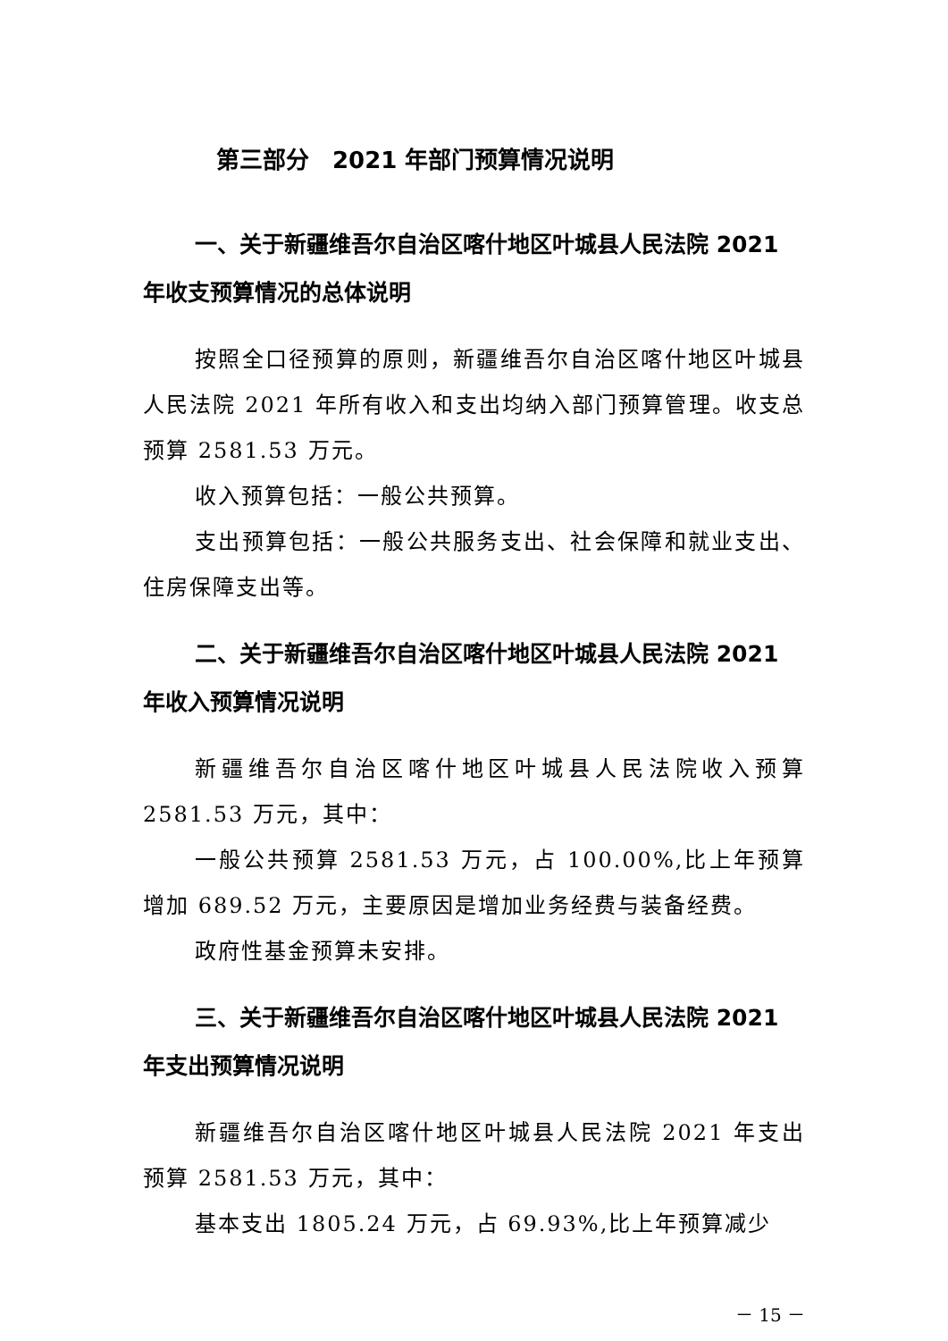第三部分　2021 年部门预算情况说明
一、关于新疆维吾尔自治区喀什地区叶城县人民法院 2021 年收支预算情况的总体说明
按照全口径预算的原则，新疆维吾尔自治区喀什地区叶城县人民法院 2021 年所有收入和支出均纳入部门预算管理。收支总预算 2581.53 万元。
收入预算包括：一般公共预算。
支出预算包括：一般公共服务支出、社会保障和就业支出、住房保障支出等。
二、关于新疆维吾尔自治区喀什地区叶城县人民法院 2021 年收入预算情况说明
新疆维吾尔自治区喀什地区叶城县人民法院收入预算 2581.53 万元，其中：
一般公共预算 2581.53 万元，占 100.00%,比上年预算增加 689.52 万元，主要原因是增加业务经费与装备经费。
政府性基金预算未安排。
三、关于新疆维吾尔自治区喀什地区叶城县人民法院 2021 年支出预算情况说明
新疆维吾尔自治区喀什地区叶城县人民法院 2021 年支出预算 2581.53 万元，其中：
基本支出 1805.24 万元，占 69.93%,比上年预算减少
－ 15 －